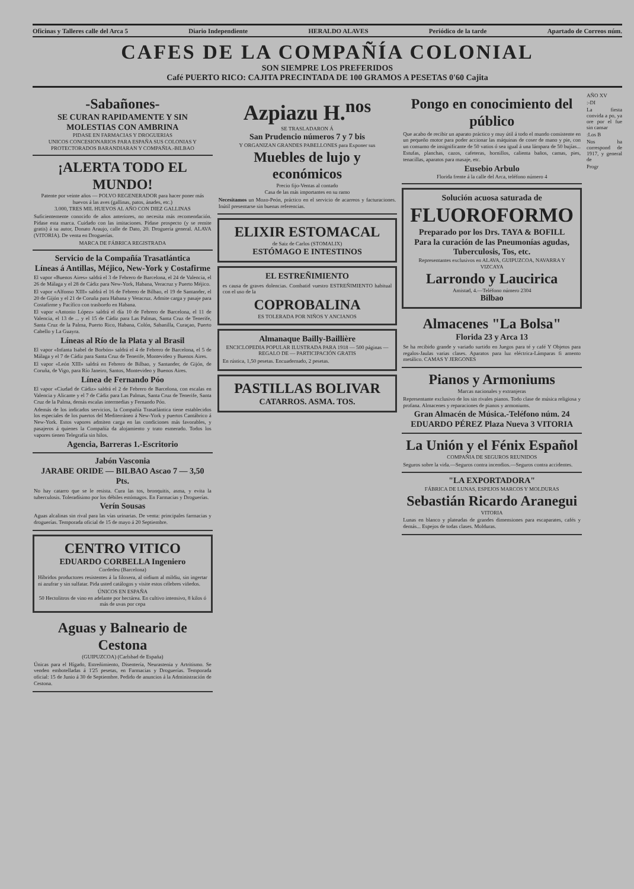Oficinas y Talleres calle del Arca 5 Diario Independiente HERALDO ALAVES Periódico de la tarde Apartado de Correos núm.
CAFES DE LA COMPAÑÍA COLONIAL
SON SIEMPRE LOS PREFERIDOS
Café PUERTO RICO: CAJITA PRECINTADA DE 100 GRAMOS A PESETAS 0'60 Cajita
-Sabañones-
SE CURAN RAPIDAMENTE Y SIN MOLESTIAS CON AMBRINA
PIDASE EN FARMACIAS Y DROGUERIAS
UNICOS CONCESIONARIOS PARA ESPAÑA SUS COLONIAS Y PROTECTORADOS BARANDIARAN Y COMPAÑIA.-BILBAO
¡ALERTA TODO EL MUNDO!
Patente por veinte años — POLVO REGENERADOR para hacer poner más huevos á las aves (gallinas, patos, ánades, etc.)
3.000, TRES MIL HUEVOS AL AÑO CON DIEZ GALLINAS
Suficientemente conocido de años anteriores, no necesita más recomendación. Pídase esta marca. Cuidado con las imitaciones. Pídase prospecto (y se remite gratis) á su autor, Donato Araujo, calle de Dato, 20. Droguería general. ALAVA (VITORIA). De venta en Droguerías.
MARCA DE FÁBRICA REGISTRADA
Servicio de la Compañía Trasatlántica
Líneas á Antillas, Méjico, New-York y Costafirme
El vapor «Buenos Aires» saldrá el 3 de Febrero de Barcelona, el 24 de Valencia, el 26 de Málaga y el 28 de Cádiz para New-York, Habana, Veracruz y Puerto Méjico.
El vapor «Alfonso XIII» saldrá el 16 de Febrero de Bilbao, el 19 de Santander, el 20 de Gijón y el 21 de Coruña para Habana y Veracruz. Admite carga y pasaje para Costafirme y Pacífico con trasbordo en Habana.
El vapor «Antonio López» saldrá el día 10 de Febrero de Barcelona, el 11 de Valencia, el 13 de ... y el 15 de Cádiz para Las Palmas, Santa Cruz de Tenerife, Santa Cruz de la Palma, Puerto Rico, Habana, Colón, Sabanilla, Curaçao, Puerto Cabello y La Guayra.
Líneas al Río de la Plata y al Brasil
El vapor «Infanta Isabel de Borbón» saldrá el 4 de Febrero de Barcelona, el 5 de Málaga y el 7 de Cádiz para Santa Cruz de Tenerife, Montevideo y Buenos Aires.
El vapor «León XIII» saldrá en Febrero de Bilbao, y Santander, de Gijón, de Coruña, de Vigo, para Río Janeiro, Santos, Montevideo y Buenos Aires.
Línea de Fernando Póo
El vapor «Ciudad de Cádiz» saldrá el 2 de Febrero de Barcelona, con escalas en Valencia y Alicante y el 7 de Cádiz para Las Palmas, Santa Cruz de Tenerife, Santa Cruz de la Palma, demás escalas intermedias y Fernando Póo.
Además de los indicados servicios, la Compañía Trasatlántica tiene establecidos los especiales de los puertos del Mediterráneo á New-York y puertos Cantábrico á New-York. Estos vapores admiten carga en las condiciones más favorables, y pasajeros á quienes la Compañía da alojamiento y trato esmerado. Todos los vapores tienen Telegrafía sin hilos.
Agencia, Barreras 1.-Escritorio
Jabón Vasconia
JARABE ORIDE — BILBAO Ascao 7 — 3,50 Pts.
No hay catarro que se le resista. Cura las tos, bronquitis, asma, y evita la tuberculosis. Toleradísimo por los débiles estómagos. En Farmacias y Droguerías.
Verín Sousas
Aguas alcalinas sin rival para las vías urinarias. De venta: principales farmacias y droguerías. Temporada oficial de 15 de mayo á 20 Septiembre.
CENTRO VITICO
EDUARDO CORBELLA Ingeniero
Cordedeu (Barcelona)
Híbridos productores resistentes á la filoxera, al oidium al mildiu, sin ingertar ni azufrar y sin sulfatar. Pida usted catálogos y visite estos célebres viñedos.
ÚNICOS EN ESPAÑA
50 Hectolitros de vino en adelante por hectárea. En cultivo intensivo, 8 kilos ó más de uvas por cepa
Aguas y Balneario de Cestona
(GUIPUZCOA) (Carlsbad de España)
Únicas para el Hígado, Estreñimiento, Disentería, Neurastenia y Artritismo. Se venden embotelladas á 1'25 pesetas, en Farmacias y Droguerías. Temporada oficial: 15 de Junio á 30 de Septiembre. Pedido de anuncios á la Administración de Cestona.
Azpiazu H.<sup>nos</sup>
SE TRASLADARON Á
San Prudencio números 7 y 7 bis
Y ORGANIZAN GRANDES PABELLONES para Exponer sus
Muebles de lujo y económicos
Precio fijo-Ventas al contado
Casa de las más importantes en su ramo
Necesitamos un Mozo-Peón, práctico en el servicio de acarreos y facturaciones. Inútil presentarse sin buenas referencias.
ELIXIR ESTOMACAL
de Saiz de Carlos (STOMALIX)
ESTÓMAGO E INTESTINOS
EL ESTREÑIMIENTO
es causa de graves dolencias. Combatid vuestro ESTREÑIMIENTO habitual con el uso de la
COPROBALINA
ES TOLERADA POR NIÑOS Y ANCIANOS
Almanaque Bailly-Baillière
ENCICLOPEDIA POPULAR ILUSTRADA PARA 1918 — 500 páginas — REGALO DE — PARTICIPACIÓN GRATIS
En rústica, 1,50 pesetas. Encuadernado, 2 pesetas.
PASTILLAS BOLIVAR
CATARROS. ASMA. TOS.
Pongo en conocimiento del público
Que acabo de recibir un aparato práctico y muy útil á todo el mundo consistente en un pequeño motor para poder accionar las máquinas de coser de mano y pie, con un consumo de insignificante de 50 vatios ó sea igual á una lámpara de 50 bujías... Estufas, planchas, cazos, cafeteras, hornillos, calienta baños, camas, pies, tenacillas, aparatos para masaje, etc.
Eusebio Arbulo
Florida frente á la calle del Arca, teléfono número 4
Solución acuosa saturada de
FLUOROFORMO
Preparado por los Drs. TAYA & BOFILL
Para la curación de las Pneumonías agudas, Tuberculosis, Tos, etc.
Representantes exclusivos en ALAVA, GUIPUZCOA, NAVARRA Y VIZCAYA
Larrondo y Laucirica
Amistad, 4.—Teléfono número 2304
Bilbao
Almacenes "La Bolsa"
Florida 23 y Arca 13
Se ha recibido grande y variado surtido en Juegos para té y café Y Objetos para regalos-Jaulas varias clases. Aparatos para luz eléctrica-Lámparas fi amento metálico. CAMAS Y JERGONES
Pianos y Armoniums
Marcas nacionales y extranjeras
Representante exclusivo de los sin rivales pianos. Todo clase de música religiosa y profana. Almacenes y reparaciones de pianos y armoniums.
Gran Almacén de Música.-Teléfono núm. 24 EDUARDO PÉREZ Plaza Nueva 3 VITORIA
La Unión y el Fénix Español
COMPAÑIA DE SEGUROS REUNIDOS
Seguros sobre la vida.—Seguros contra incendios.—Seguros contra accidentes.
"LA EXPORTADORA"
FÁBRICA DE LUNAS, ESPEJOS MARCOS Y MOLDURAS
Sebastián Ricardo Aranegui
VITORIA
Lunas en blanco y plateadas de grandes dimensiones para escaparates, cafés y demás... Espejos de todas clases. Molduras.
AÑO XV
:-DI
La fiesta convida a po, ya ore por el fue sin cansar
:Los B
Nos ha correspond de 1917, y general de
Progr